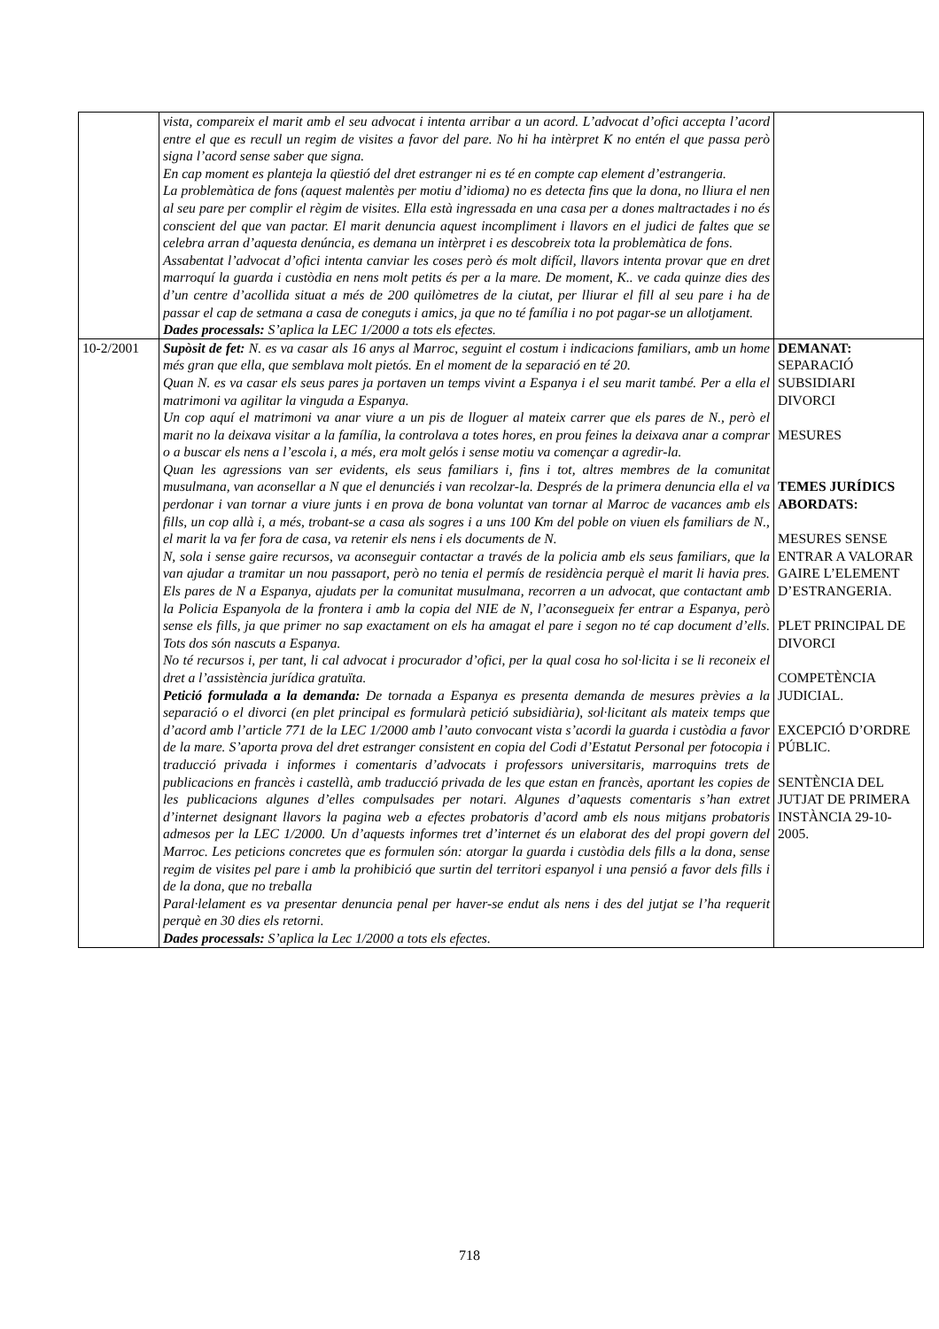| | vista, compareix el marit amb el seu advocat i intenta arribar a un acord. L’advocat d’ofici accepta l’acord entre el que es recull un regim de visites a favor del pare. No hi ha intèrpret K no entén el que passa però signa l’acord sense saber que signa. En cap moment es planteja la qüestió del dret estranger ni es té en compte cap element d’estrangeria. La problemàtica de fons (aquest malentès per motiu d’idioma) no es detecta fins que la dona, no lliura el nen al seu pare per complir el règim de visites. Ella està ingressada en una casa per a dones maltractades i no és conscient del que van pactar. El marit denuncia aquest incompliment i llavors en el judici de faltes que se celebra arran d’aquesta denúncia, es demana un intèrpret i es descobreix tota la problemàtica de fons. Assabentat l’advocat d’ofici intenta canviar les coses però és molt difícil, llavors intenta provar que en dret marroquí la guarda i custòdia en nens molt petits és per a la mare. De moment, K.. ve cada quinze dies des d’un centre d’acollida situat a més de 200 quilòmetres de la ciutat, per lliurar el fill al seu pare i ha de passar el cap de setmana a casa de coneguts i amics, ja que no té família i no pot pagar-se un allotjament. Dades processals: S’aplica la LEC 1/2000 a tots els efectes. | |
| 10-2/2001 | Supòsit de fet: N. es va casar als 16 anys al Marroc, seguint el costum i indicacions familiars, amb un home més gran que ella, que semblava molt pietós. En el moment de la separació en té 20. Quan N. es va casar els seus pares ja portaven un temps vivint a Espanya i el seu marit també. Per a ella el matrimoni va agilitar la vinguda a Espanya. Un cop aquí el matrimoni va anar viure a un pis de lloguer al mateix carrer que els pares de N., però el marit no la deixava visitar a la família, la controlava a totes hores, en prou feines la deixava anar a comprar o a buscar els nens a l’escola i, a més, era molt gelós i sense motiu va començar a agredir-la. Quan les agressions van ser evidents, els seus familiars i, fins i tot, altres membres de la comunitat musulmana, van aconsellar a N que el denunciés i van recolzar-la. Després de la primera denuncia ella el va perdonar i van tornar a viure junts i en prova de bona voluntat van tornar al Marroc de vacances amb els fills, un cop allà i, a més, trobant-se a casa als sogres i a uns 100 Km del poble on viuen els familiars de N., el marit la va fer fora de casa, va retenir els nens i els documents de N. N, sola i sense gaire recursos, va aconseguir contactar a través de la policia amb els seus familiars, que la van ajudar a tramitar un nou passaport, però no tenia el permís de residència perquè el marit li havia pres. Els pares de N a Espanya, ajudats per la comunitat musulmana, recorren a un advocat, que contactant amb la Policia Espanyola de la frontera i amb la copia del NIE de N, l’aconsegueix fer entrar a Espanya, però sense els fills, ja que primer no sap exactament on els ha amagat el pare i segon no té cap document d’ells. Tots dos són nascuts a Espanya. No té recursos i, per tant, li cal advocat i procurador d’ofici, per la qual cosa ho sol·licita i se li reconeix el dret a l’assistència jurídica gratuïta. Petició formulada a la demanda: De tornada a Espanya es presenta demanda de mesures prèvies a la separació o el divorci (en plet principal es formularà petició subsidiària), sol·licitant als mateix temps que d’acord amb l’article 771 de la LEC 1/2000 amb l’auto convocant vista s’acordi la guarda i custòdia a favor de la mare. S’aporta prova del dret estranger consistent en copia del Codi d’Estatut Personal per fotocopia i traducció privada i informes i comentaris d’advocats i professors universitaris, marroquins trets de publicacions en francès i castellà, amb traducció privada de les que estan en francès, aportant les copies de les publicacions algunes d’elles compulsades per notari. Algunes d’aquests comentaris s’han extret d’internet designant llavors la pagina web a efectes probatoris d’acord amb els nous mitjans probatoris admesos per la LEC 1/2000. Un d’aquests informes tret d’internet és un elaborat des del propi govern del Marroc. Les peticions concretes que es formulen són: atorgar la guarda i custòdia dels fills a la dona, sense regim de visites pel pare i amb la prohibició que surtin del territori espanyol i una pensió a favor dels fills i de la dona, que no treballa Paral·lelament es va presentar denuncia penal per haver-se endut als nens i des del jutjat se l’ha requerit perquè en 30 dies els retorni. Dades processals: S’aplica la Lec 1/2000 a tots els efectes. | DEMANAT: SEPARACIÓ SUBSIDIARI DIVORCI MESURES TEMES JURÍDICS ABORDATS: MESURES SENSE ENTRAR A VALORAR GAIRE L’ELEMENT D’ESTRANGERIA. PLET PRINCIPAL DE DIVORCI COMPETÈNCIA JUDICIAL. EXCEPCIÓ D’ORDRE PÚBLIC. SENTÈNCIA DEL JUTJAT DE PRIMERA INSTÀNCIA 29-10-2005. |
718